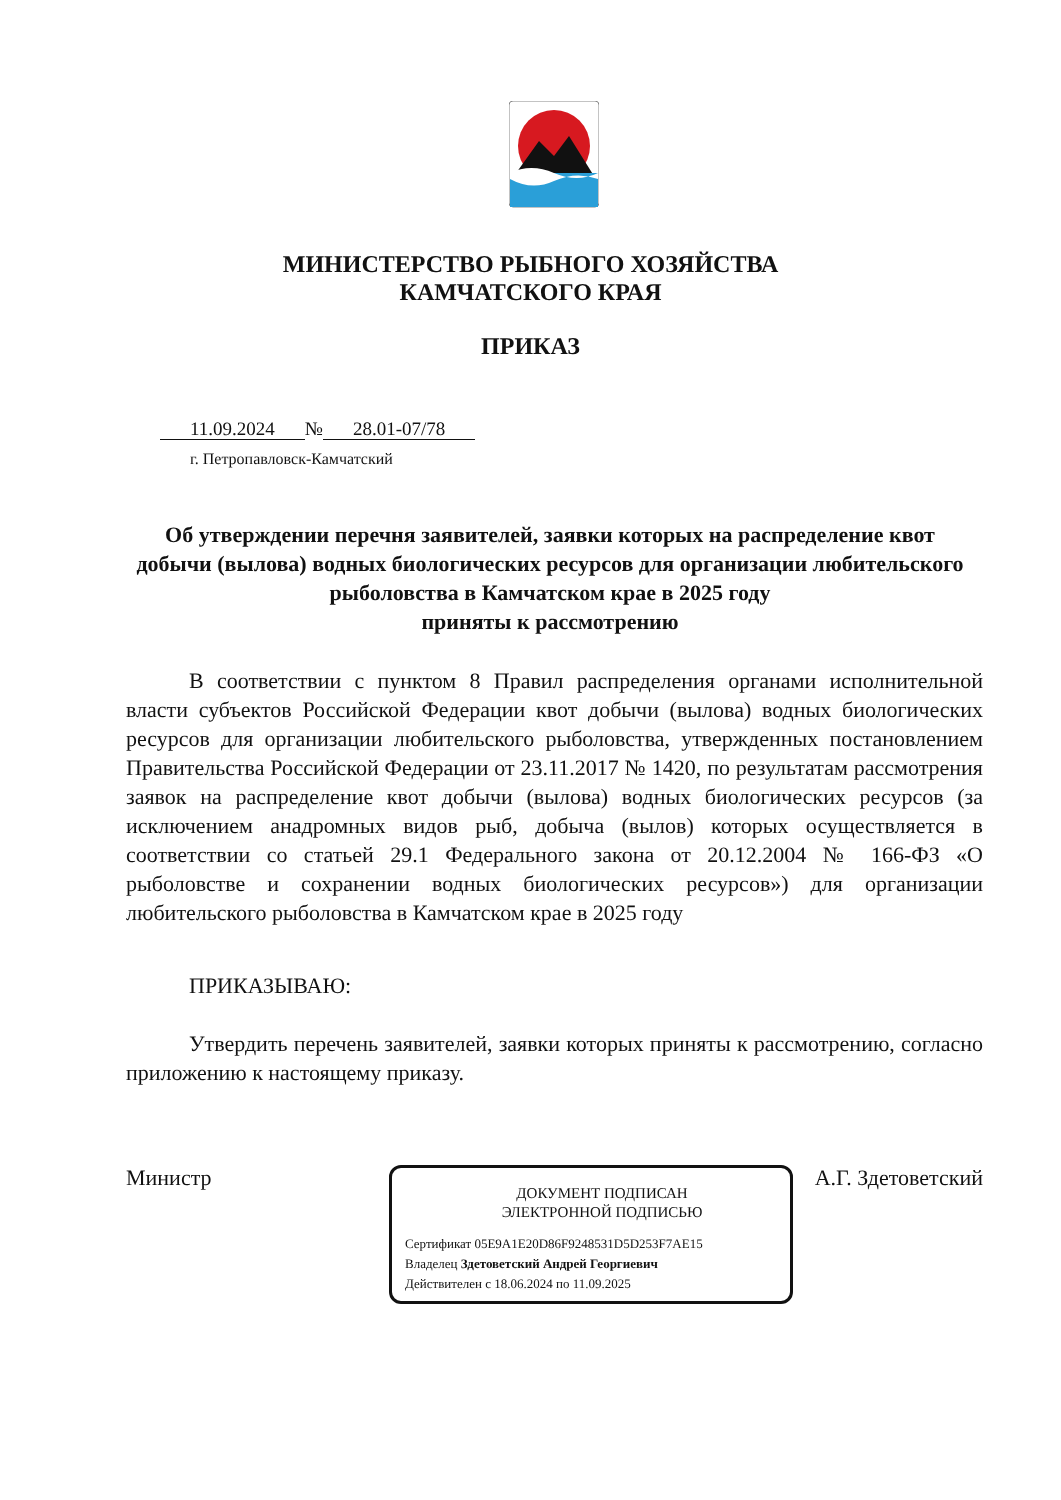МИНИСТЕРСТВО РЫБНОГО ХОЗЯЙСТВА
КАМЧАТСКОГО КРАЯ
ПРИКАЗ
11.09.2024 № 28.01-07/78
г. Петропавловск-Камчатский
Об утверждении перечня заявителей, заявки которых на распределение квот добычи (вылова) водных биологических ресурсов для организации любительского рыболовства в Камчатском крае в 2025 году
приняты к рассмотрению
В соответствии с пунктом 8 Правил распределения органами исполнительной власти субъектов Российской Федерации квот добычи (вылова) водных биологических ресурсов для организации любительского рыболовства, утвержденных постановлением Правительства Российской Федерации от 23.11.2017 № 1420, по результатам рассмотрения заявок на распределение квот добычи (вылова) водных биологических ресурсов (за исключением анадромных видов рыб, добыча (вылов) которых осуществляется в соответствии со статьей 29.1 Федерального закона от 20.12.2004 № 166-ФЗ «О рыболовстве и сохранении водных биологических ресурсов») для организации любительского рыболовства в Камчатском крае в 2025 году
ПРИКАЗЫВАЮ:
Утвердить перечень заявителей, заявки которых приняты к рассмотрению, согласно приложению к настоящему приказу.
Министр А.Г. Здетоветский
ДОКУМЕНТ ПОДПИСАН ЭЛЕКТРОННОЙ ПОДПИСЬЮ
Сертификат 05E9A1E20D86F9248531D5D253F7AE15
Владелец Здетоветский Андрей Георгиевич
Действителен с 18.06.2024 по 11.09.2025